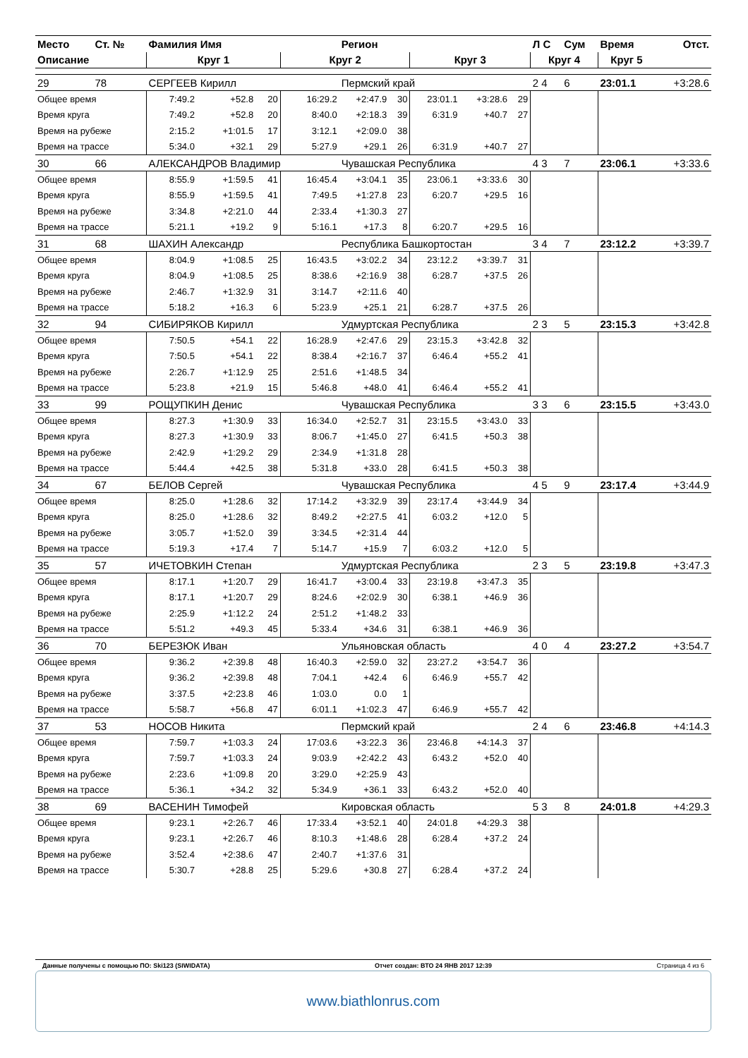| Место | Ст. № | Фамилия Имя | | | | Регион | | | | | Л С | Сум | Время | Отст. |
| --- | --- | --- | --- | --- | --- | --- | --- | --- | --- | --- | --- | --- | --- | --- |
| Описание | | Круг 1 | | | Круг 2 | | | Круг 3 | | | Круг 4 | | Круг 5 | |
| 29 | 78 | СЕРГЕЕВ Кирилл | | | | Пермский край | | | | | 2 4 | 6 | 23:01.1 | +3:28.6 |
| Общее время | | 7:49.2 | +52.8 | 20 | 16:29.2 | +2:47.9 | 30 | 23:01.1 | +3:28.6 | 29 | | | | |
| Время круга | | 7:49.2 | +52.8 | 20 | 8:40.0 | +2:18.3 | 39 | 6:31.9 | +40.7 | 27 | | | | |
| Время на рубеже | | 2:15.2 | +1:01.5 | 17 | 3:12.1 | +2:09.0 | 38 | | | | | | | |
| Время на трассе | | 5:34.0 | +32.1 | 29 | 5:27.9 | +29.1 | 26 | 6:31.9 | +40.7 | 27 | | | | |
| 30 | 66 | АЛЕКСАНДРОВ Владимир | | | | Чувашская Республика | | | | | 4 3 | 7 | 23:06.1 | +3:33.6 |
| Общее время | | 8:55.9 | +1:59.5 | 41 | 16:45.4 | +3:04.1 | 35 | 23:06.1 | +3:33.6 | 30 | | | | |
| Время круга | | 8:55.9 | +1:59.5 | 41 | 7:49.5 | +1:27.8 | 23 | 6:20.7 | +29.5 | 16 | | | | |
| Время на рубеже | | 3:34.8 | +2:21.0 | 44 | 2:33.4 | +1:30.3 | 27 | | | | | | | |
| Время на трассе | | 5:21.1 | +19.2 | 9 | 5:16.1 | +17.3 | 8 | 6:20.7 | +29.5 | 16 | | | | |
| 31 | 68 | ШАХИН Александр | | | | Республика Башкортостан | | | | | 3 4 | 7 | 23:12.2 | +3:39.7 |
| Общее время | | 8:04.9 | +1:08.5 | 25 | 16:43.5 | +3:02.2 | 34 | 23:12.2 | +3:39.7 | 31 | | | | |
| Время круга | | 8:04.9 | +1:08.5 | 25 | 8:38.6 | +2:16.9 | 38 | 6:28.7 | +37.5 | 26 | | | | |
| Время на рубеже | | 2:46.7 | +1:32.9 | 31 | 3:14.7 | +2:11.6 | 40 | | | | | | | |
| Время на трассе | | 5:18.2 | +16.3 | 6 | 5:23.9 | +25.1 | 21 | 6:28.7 | +37.5 | 26 | | | | |
| 32 | 94 | СИБИРЯКОВ Кирилл | | | | Удмуртская Республика | | | | | 2 3 | 5 | 23:15.3 | +3:42.8 |
| Общее время | | 7:50.5 | +54.1 | 22 | 16:28.9 | +2:47.6 | 29 | 23:15.3 | +3:42.8 | 32 | | | | |
| Время круга | | 7:50.5 | +54.1 | 22 | 8:38.4 | +2:16.7 | 37 | 6:46.4 | +55.2 | 41 | | | | |
| Время на рубеже | | 2:26.7 | +1:12.9 | 25 | 2:51.6 | +1:48.5 | 34 | | | | | | | |
| Время на трассе | | 5:23.8 | +21.9 | 15 | 5:46.8 | +48.0 | 41 | 6:46.4 | +55.2 | 41 | | | | |
| 33 | 99 | РОЩУПКИН Денис | | | | Чувашская Республика | | | | | 3 3 | 6 | 23:15.5 | +3:43.0 |
| Общее время | | 8:27.3 | +1:30.9 | 33 | 16:34.0 | +2:52.7 | 31 | 23:15.5 | +3:43.0 | 33 | | | | |
| Время круга | | 8:27.3 | +1:30.9 | 33 | 8:06.7 | +1:45.0 | 27 | 6:41.5 | +50.3 | 38 | | | | |
| Время на рубеже | | 2:42.9 | +1:29.2 | 29 | 2:34.9 | +1:31.8 | 28 | | | | | | | |
| Время на трассе | | 5:44.4 | +42.5 | 38 | 5:31.8 | +33.0 | 28 | 6:41.5 | +50.3 | 38 | | | | |
| 34 | 67 | БЕЛОВ Сергей | | | | Чувашская Республика | | | | | 4 5 | 9 | 23:17.4 | +3:44.9 |
| Общее время | | 8:25.0 | +1:28.6 | 32 | 17:14.2 | +3:32.9 | 39 | 23:17.4 | +3:44.9 | 34 | | | | |
| Время круга | | 8:25.0 | +1:28.6 | 32 | 8:49.2 | +2:27.5 | 41 | 6:03.2 | +12.0 | 5 | | | | |
| Время на рубеже | | 3:05.7 | +1:52.0 | 39 | 3:34.5 | +2:31.4 | 44 | | | | | | | |
| Время на трассе | | 5:19.3 | +17.4 | 7 | 5:14.7 | +15.9 | 7 | 6:03.2 | +12.0 | 5 | | | | |
| 35 | 57 | ИЧЕТОВКИН Степан | | | | Удмуртская Республика | | | | | 2 3 | 5 | 23:19.8 | +3:47.3 |
| Общее время | | 8:17.1 | +1:20.7 | 29 | 16:41.7 | +3:00.4 | 33 | 23:19.8 | +3:47.3 | 35 | | | | |
| Время круга | | 8:17.1 | +1:20.7 | 29 | 8:24.6 | +2:02.9 | 30 | 6:38.1 | +46.9 | 36 | | | | |
| Время на рубеже | | 2:25.9 | +1:12.2 | 24 | 2:51.2 | +1:48.2 | 33 | | | | | | | |
| Время на трассе | | 5:51.2 | +49.3 | 45 | 5:33.4 | +34.6 | 31 | 6:38.1 | +46.9 | 36 | | | | |
| 36 | 70 | БЕРЕЗЮК Иван | | | | Ульяновская область | | | | | 4 0 | 4 | 23:27.2 | +3:54.7 |
| Общее время | | 9:36.2 | +2:39.8 | 48 | 16:40.3 | +2:59.0 | 32 | 23:27.2 | +3:54.7 | 36 | | | | |
| Время круга | | 9:36.2 | +2:39.8 | 48 | 7:04.1 | +42.4 | 6 | 6:46.9 | +55.7 | 42 | | | | |
| Время на рубеже | | 3:37.5 | +2:23.8 | 46 | 1:03.0 | 0.0 | 1 | | | | | | | |
| Время на трассе | | 5:58.7 | +56.8 | 47 | 6:01.1 | +1:02.3 | 47 | 6:46.9 | +55.7 | 42 | | | | |
| 37 | 53 | НОСОВ Никита | | | | Пермский край | | | | | 2 4 | 6 | 23:46.8 | +4:14.3 |
| Общее время | | 7:59.7 | +1:03.3 | 24 | 17:03.6 | +3:22.3 | 36 | 23:46.8 | +4:14.3 | 37 | | | | |
| Время круга | | 7:59.7 | +1:03.3 | 24 | 9:03.9 | +2:42.2 | 43 | 6:43.2 | +52.0 | 40 | | | | |
| Время на рубеже | | 2:23.6 | +1:09.8 | 20 | 3:29.0 | +2:25.9 | 43 | | | | | | | |
| Время на трассе | | 5:36.1 | +34.2 | 32 | 5:34.9 | +36.1 | 33 | 6:43.2 | +52.0 | 40 | | | | |
| 38 | 69 | ВАСЕНИН Тимофей | | | | Кировская область | | | | | 5 3 | 8 | 24:01.8 | +4:29.3 |
| Общее время | | 9:23.1 | +2:26.7 | 46 | 17:33.4 | +3:52.1 | 40 | 24:01.8 | +4:29.3 | 38 | | | | |
| Время круга | | 9:23.1 | +2:26.7 | 46 | 8:10.3 | +1:48.6 | 28 | 6:28.4 | +37.2 | 24 | | | | |
| Время на рубеже | | 3:52.4 | +2:38.6 | 47 | 2:40.7 | +1:37.6 | 31 | | | | | | | |
| Время на трассе | | 5:30.7 | +28.8 | 25 | 5:29.6 | +30.8 | 27 | 6:28.4 | +37.2 | 24 | | | | |
Данные получены с помощью ПО: Ski123 (SIWIDATA) Отчет создан: ВТО 24 ЯНВ 2017 12:39 Страница 4 из 6
www.biathlonrus.com